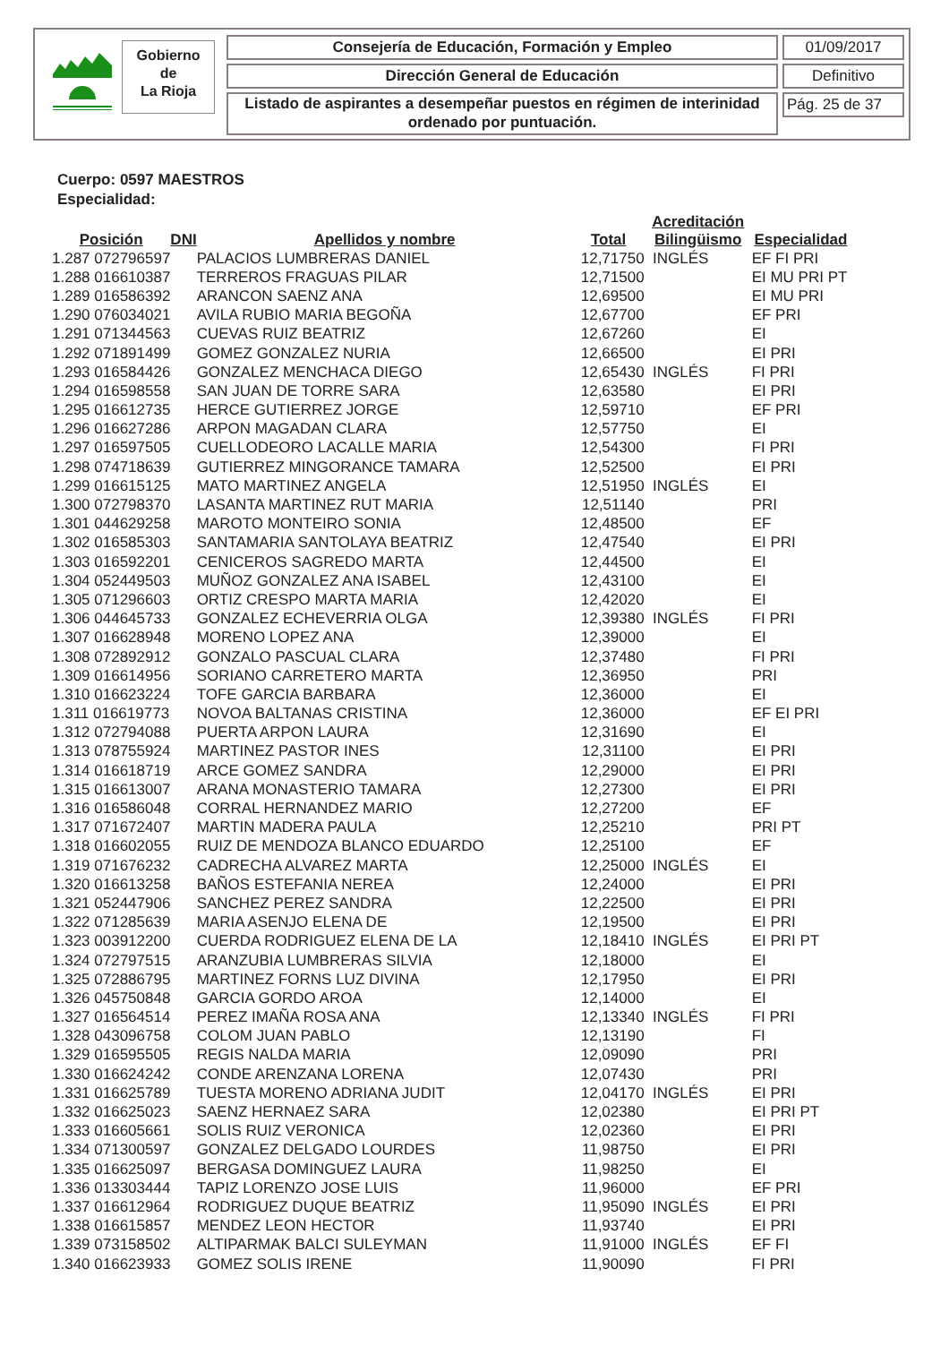Gobierno
de
La Rioja
Consejería de Educación, Formación y Empleo
Dirección General de Educación
Listado de aspirantes a desempeñar puestos en régimen de interinidad ordenado por puntuación.
01/09/2017
Definitivo
Pág. 25 de 37
Cuerpo: 0597 MAESTROS
Especialidad:
| Posición | DNI | Apellidos y nombre | Total | Acreditación Bilingüismo | Especialidad |
| --- | --- | --- | --- | --- | --- |
| 1.287 072796597 | | PALACIOS LUMBRERAS DANIEL | 12,71750 | INGLÉS | EF FI PRI |
| 1.288 016610387 | | TERREROS FRAGUAS PILAR | 12,71500 | | EI MU PRI PT |
| 1.289 016586392 | | ARANCON SAENZ ANA | 12,69500 | | EI MU PRI |
| 1.290 076034021 | | AVILA RUBIO MARIA BEGOÑA | 12,67700 | | EF PRI |
| 1.291 071344563 | | CUEVAS RUIZ BEATRIZ | 12,67260 | | EI |
| 1.292 071891499 | | GOMEZ GONZALEZ NURIA | 12,66500 | | EI PRI |
| 1.293 016584426 | | GONZALEZ MENCHACA DIEGO | 12,65430 | INGLÉS | FI PRI |
| 1.294 016598558 | | SAN JUAN DE TORRE SARA | 12,63580 | | EI PRI |
| 1.295 016612735 | | HERCE GUTIERREZ JORGE | 12,59710 | | EF PRI |
| 1.296 016627286 | | ARPON MAGADAN CLARA | 12,57750 | | EI |
| 1.297 016597505 | | CUELLODEORO LACALLE MARIA | 12,54300 | | FI PRI |
| 1.298 074718639 | | GUTIERREZ MINGORANCE TAMARA | 12,52500 | | EI PRI |
| 1.299 016615125 | | MATO MARTINEZ ANGELA | 12,51950 | INGLÉS | EI |
| 1.300 072798370 | | LASANTA MARTINEZ RUT MARIA | 12,51140 | | PRI |
| 1.301 044629258 | | MAROTO MONTEIRO SONIA | 12,48500 | | EF |
| 1.302 016585303 | | SANTAMARIA SANTOLAYA BEATRIZ | 12,47540 | | EI PRI |
| 1.303 016592201 | | CENICEROS SAGREDO MARTA | 12,44500 | | EI |
| 1.304 052449503 | | MUÑOZ GONZALEZ ANA ISABEL | 12,43100 | | EI |
| 1.305 071296603 | | ORTIZ CRESPO MARTA MARIA | 12,42020 | | EI |
| 1.306 044645733 | | GONZALEZ ECHEVERRIA OLGA | 12,39380 | INGLÉS | FI PRI |
| 1.307 016628948 | | MORENO LOPEZ ANA | 12,39000 | | EI |
| 1.308 072892912 | | GONZALO PASCUAL CLARA | 12,37480 | | FI PRI |
| 1.309 016614956 | | SORIANO CARRETERO MARTA | 12,36950 | | PRI |
| 1.310 016623224 | | TOFE GARCIA BARBARA | 12,36000 | | EI |
| 1.311 016619773 | | NOVOA BALTANAS CRISTINA | 12,36000 | | EF EI PRI |
| 1.312 072794088 | | PUERTA ARPON LAURA | 12,31690 | | EI |
| 1.313 078755924 | | MARTINEZ PASTOR INES | 12,31100 | | EI PRI |
| 1.314 016618719 | | ARCE GOMEZ SANDRA | 12,29000 | | EI PRI |
| 1.315 016613007 | | ARANA MONASTERIO TAMARA | 12,27300 | | EI PRI |
| 1.316 016586048 | | CORRAL HERNANDEZ MARIO | 12,27200 | | EF |
| 1.317 071672407 | | MARTIN MADERA PAULA | 12,25210 | | PRI PT |
| 1.318 016602055 | | RUIZ DE MENDOZA BLANCO EDUARDO | 12,25100 | | EF |
| 1.319 071676232 | | CADRECHA ALVAREZ MARTA | 12,25000 | INGLÉS | EI |
| 1.320 016613258 | | BAÑOS ESTEFANIA NEREA | 12,24000 | | EI PRI |
| 1.321 052447906 | | SANCHEZ PEREZ SANDRA | 12,22500 | | EI PRI |
| 1.322 071285639 | | MARIA ASENJO ELENA DE | 12,19500 | | EI PRI |
| 1.323 003912200 | | CUERDA RODRIGUEZ ELENA DE LA | 12,18410 | INGLÉS | EI PRI PT |
| 1.324 072797515 | | ARANZUBIA LUMBRERAS SILVIA | 12,18000 | | EI |
| 1.325 072886795 | | MARTINEZ FORNS LUZ DIVINA | 12,17950 | | EI PRI |
| 1.326 045750848 | | GARCIA GORDO AROA | 12,14000 | | EI |
| 1.327 016564514 | | PEREZ IMAÑA ROSA ANA | 12,13340 | INGLÉS | FI PRI |
| 1.328 043096758 | | COLOM JUAN PABLO | 12,13190 | | FI |
| 1.329 016595505 | | REGIS NALDA MARIA | 12,09090 | | PRI |
| 1.330 016624242 | | CONDE ARENZANA LORENA | 12,07430 | | PRI |
| 1.331 016625789 | | TUESTA MORENO ADRIANA JUDIT | 12,04170 | INGLÉS | EI PRI |
| 1.332 016625023 | | SAENZ HERNAEZ SARA | 12,02380 | | EI PRI PT |
| 1.333 016605661 | | SOLIS RUIZ VERONICA | 12,02360 | | EI PRI |
| 1.334 071300597 | | GONZALEZ DELGADO LOURDES | 11,98750 | | EI PRI |
| 1.335 016625097 | | BERGASA DOMINGUEZ LAURA | 11,98250 | | EI |
| 1.336 013303444 | | TAPIZ LORENZO JOSE LUIS | 11,96000 | | EF PRI |
| 1.337 016612964 | | RODRIGUEZ DUQUE BEATRIZ | 11,95090 | INGLÉS | EI PRI |
| 1.338 016615857 | | MENDEZ LEON HECTOR | 11,93740 | | EI PRI |
| 1.339 073158502 | | ALTIPARMAK BALCI SULEYMAN | 11,91000 | INGLÉS | EF FI |
| 1.340 016623933 | | GOMEZ SOLIS IRENE | 11,90090 | | FI PRI |